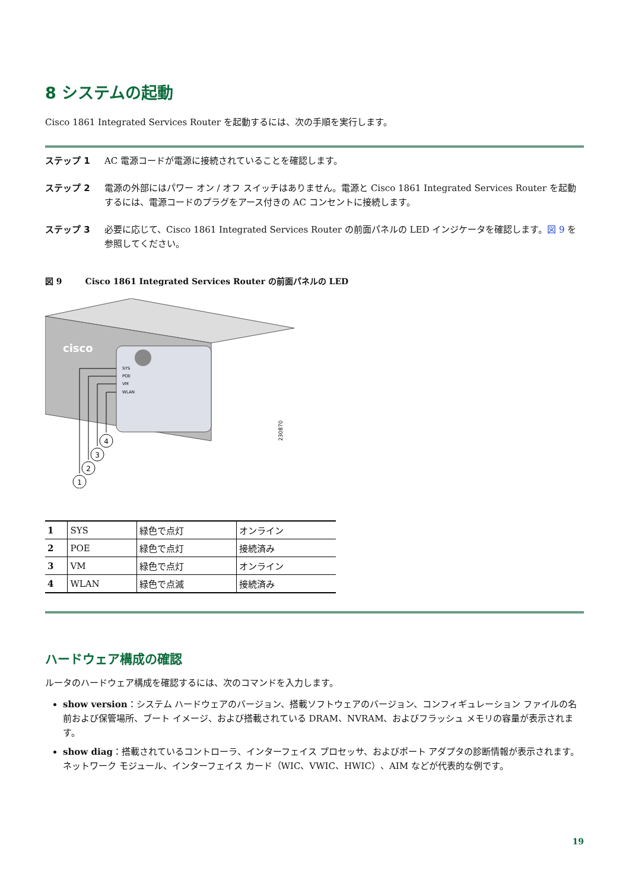8 システムの起動
Cisco 1861 Integrated Services Router を起動するには、次の手順を実行します。
ステップ 1 AC 電源コードが電源に接続されていることを確認します。
ステップ 2 電源の外部にはパワー オン / オフ スイッチはありません。電源と Cisco 1861 Integrated Services Router を起動するには、電源コードのプラグをアース付きの AC コンセントに接続します。
ステップ 3 必要に応じて、Cisco 1861 Integrated Services Router の前面パネルの LED インジケータを確認します。図 9 を参照してください。
図 9 Cisco 1861 Integrated Services Router の前面パネルの LED
cisco
SYS
POE
VM
WLAN
4
3
2
1
230870
| 1 | SYS | 緑色で点灯 | オンライン |
| 2 | POE | 緑色で点灯 | 接続済み |
| 3 | VM | 緑色で点灯 | オンライン |
| 4 | WLAN | 緑色で点滅 | 接続済み |
ハードウェア構成の確認
ルータのハードウェア構成を確認するには、次のコマンドを入力します。
show version：システム ハードウェアのバージョン、搭載ソフトウェアのバージョン、コンフィギュレーション ファイルの名前および保管場所、ブート イメージ、および搭載されている DRAM、NVRAM、およびフラッシュ メモリの容量が表示されます。
show diag：搭載されているコントローラ、インターフェイス プロセッサ、およびポート アダプタの診断情報が表示されます。ネットワーク モジュール、インターフェイス カード（WIC、VWIC、HWIC）、AIM などが代表的な例です。
19